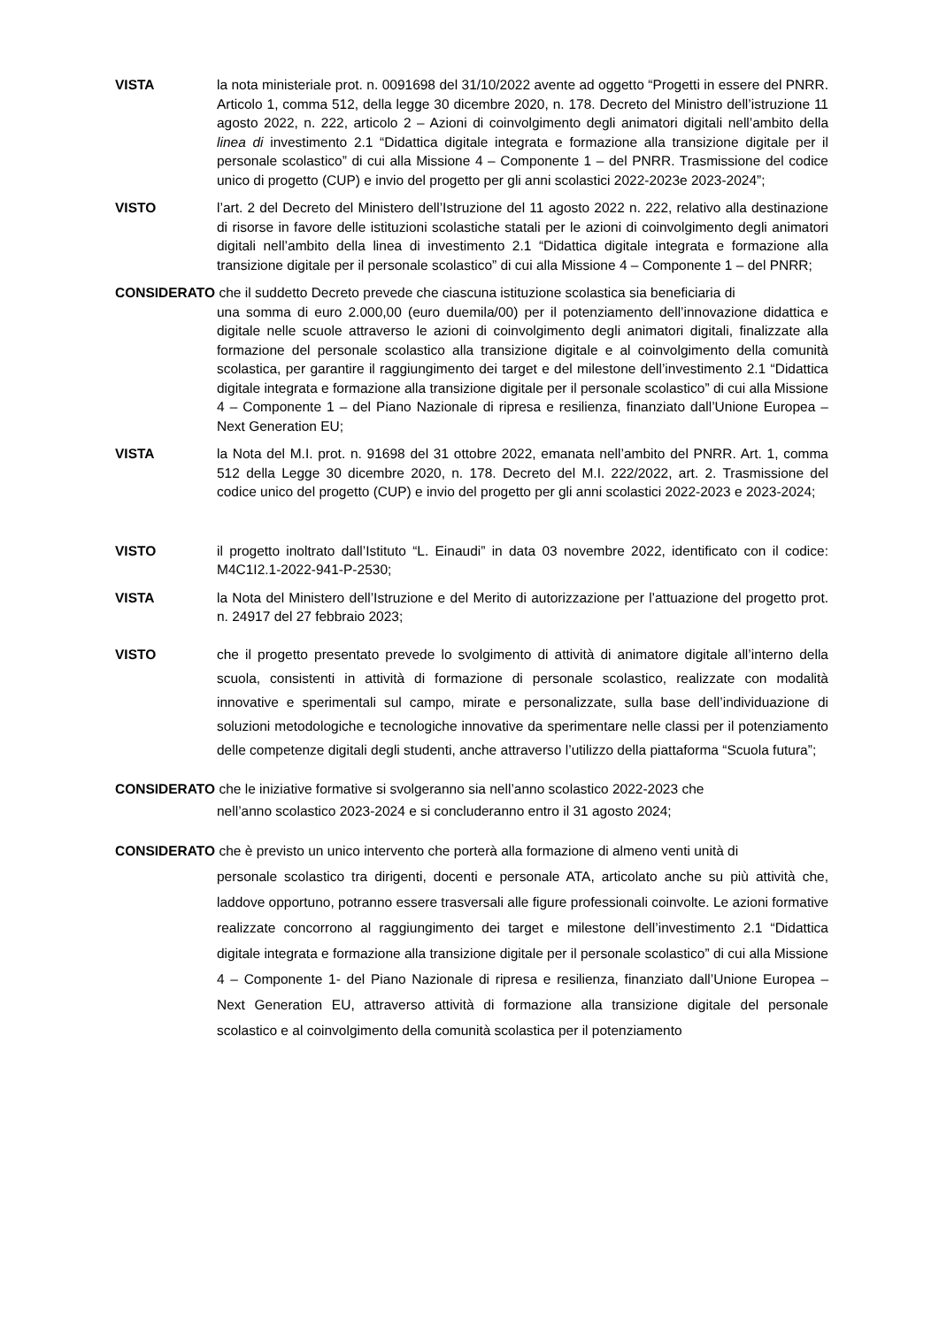VISTA la nota ministeriale prot. n. 0091698 del 31/10/2022 avente ad oggetto “Progetti in essere del PNRR. Articolo 1, comma 512, della legge 30 dicembre 2020, n. 178. Decreto del Ministro dell’istruzione 11 agosto 2022, n. 222, articolo 2 – Azioni di coinvolgimento degli animatori digitali nell’ambito della linea di investimento 2.1 “Didattica digitale integrata e formazione alla transizione digitale per il personale scolastico” di cui alla Missione 4 – Componente 1 – del PNRR. Trasmissione del codice unico di progetto (CUP) e invio del progetto per gli anni scolastici 2022-2023e 2023-2024”;
VISTO l’art. 2 del Decreto del Ministero dell’Istruzione del 11 agosto 2022 n. 222, relativo alla destinazione di risorse in favore delle istituzioni scolastiche statali per le azioni di coinvolgimento degli animatori digitali nell’ambito della linea di investimento 2.1 “Didattica digitale integrata e formazione alla transizione digitale per il personale scolastico” di cui alla Missione 4 – Componente 1 – del PNRR;
CONSIDERATO che il suddetto Decreto prevede che ciascuna istituzione scolastica sia beneficiaria di
una somma di euro 2.000,00 (euro duemila/00) per il potenziamento dell’innovazione didattica e digitale nelle scuole attraverso le azioni di coinvolgimento degli animatori digitali, finalizzate alla formazione del personale scolastico alla transizione digitale e al coinvolgimento della comunità scolastica, per garantire il raggiungimento dei target e del milestone dell’investimento 2.1 “Didattica digitale integrata e formazione alla transizione digitale per il personale scolastico” di cui alla Missione 4 – Componente 1 – del Piano Nazionale di ripresa e resilienza, finanziato dall’Unione Europea – Next Generation EU;
VISTA la Nota del M.I. prot. n. 91698 del 31 ottobre 2022, emanata nell’ambito del PNRR. Art. 1, comma 512 della Legge 30 dicembre 2020, n. 178. Decreto del M.I. 222/2022, art. 2. Trasmissione del codice unico del progetto (CUP) e invio del progetto per gli anni scolastici 2022-2023 e 2023-2024;
VISTO il progetto inoltrato dall’Istituto “L. Einaudi” in data 03 novembre 2022, identificato con il codice: M4C1I2.1-2022-941-P-2530;
VISTA la Nota del Ministero dell’Istruzione e del Merito di autorizzazione per l’attuazione del progetto prot. n. 24917 del 27 febbraio 2023;
VISTO che il progetto presentato prevede lo svolgimento di attività di animatore digitale all’interno della scuola, consistenti in attività di formazione di personale scolastico, realizzate con modalità innovative e sperimentali sul campo, mirate e personalizzate, sulla base dell’individuazione di soluzioni metodologiche e tecnologiche innovative da sperimentare nelle classi per il potenziamento delle competenze digitali degli studenti, anche attraverso l’utilizzo della piattaforma “Scuola futura”;
CONSIDERATO che le iniziative formative si svolgeranno sia nell’anno scolastico 2022-2023 che
nell’anno scolastico 2023-2024 e si concluderanno entro il 31 agosto 2024;
CONSIDERATO che è previsto un unico intervento che porterà alla formazione di almeno venti unità di
personale scolastico tra dirigenti, docenti e personale ATA, articolato anche su più attività che, laddove opportuno, potranno essere trasversali alle figure professionali coinvolte. Le azioni formative realizzate concorrono al raggiungimento dei target e milestone dell’investimento 2.1 “Didattica digitale integrata e formazione alla transizione digitale per il personale scolastico” di cui alla Missione 4 – Componente 1- del Piano Nazionale di ripresa e resilienza, finanziato dall’Unione Europea – Next Generation EU, attraverso attività di formazione alla transizione digitale del personale scolastico e al coinvolgimento della comunità scolastica per il potenziamento